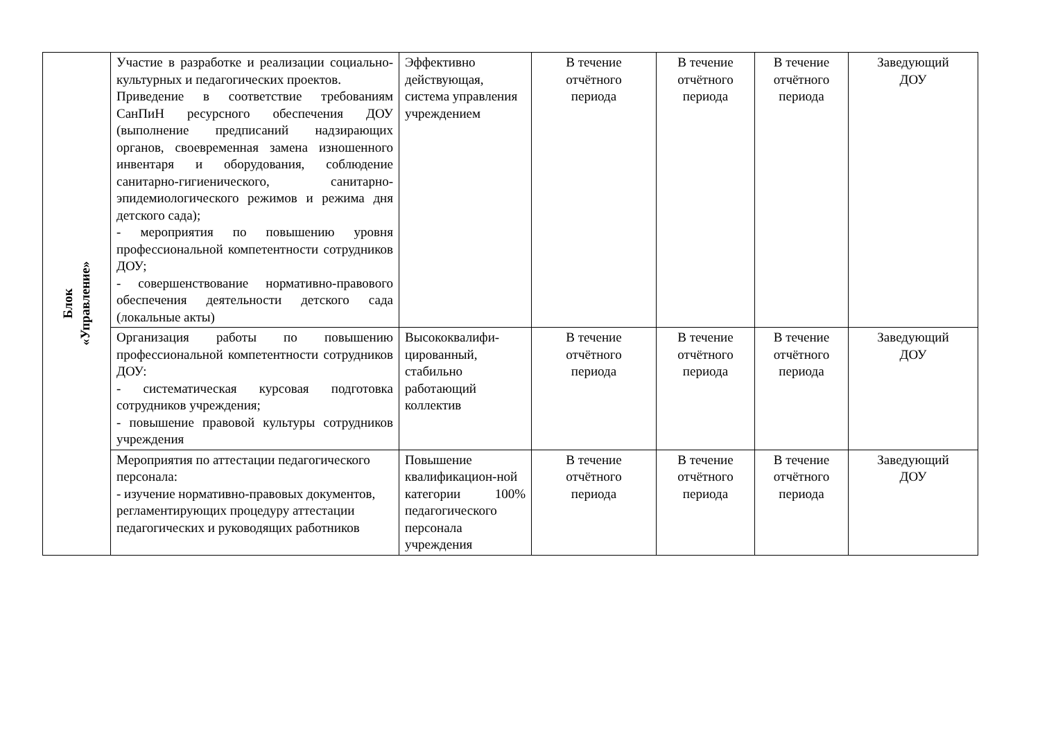| Блок «Управление» | Участие в разработке и реализации социально-культурных и педагогических проектов. Приведение в соответствие требованиям СанПиН ресурсного обеспечения ДОУ (выполнение предписаний надзирающих органов, своевременная замена изношенного инвентаря и оборудования, соблюдение санитарно-гигиенического, санитарно-эпидемиологического режимов и режима дня детского сада); - мероприятия по повышению уровня профессиональной компетентности сотрудников ДОУ; - совершенствование нормативно-правового обеспечения деятельности детского сада (локальные акты) | Эффективно действующая, система управления учреждением | В течение отчётного периода | В течение отчётного периода | В течение отчётного периода | Заведующий ДОУ |
| | Организация работы по повышению профессиональной компетентности сотрудников ДОУ: - систематическая курсовая подготовка сотрудников учреждения; - повышение правовой культуры сотрудников учреждения | Высококвалифи-цированный, стабильно работающий коллектив | В течение отчётного периода | В течение отчётного периода | В течение отчётного периода | Заведующий ДОУ |
| | Мероприятия по аттестации педагогического персонала: - изучение нормативно-правовых документов, регламентирующих процедуру аттестации педагогических и руководящих работников | Повышение квалификацион-ной категории 100% педагогического персонала учреждения | В течение отчётного периода | В течение отчётного периода | В течение отчётного периода | Заведующий ДОУ |